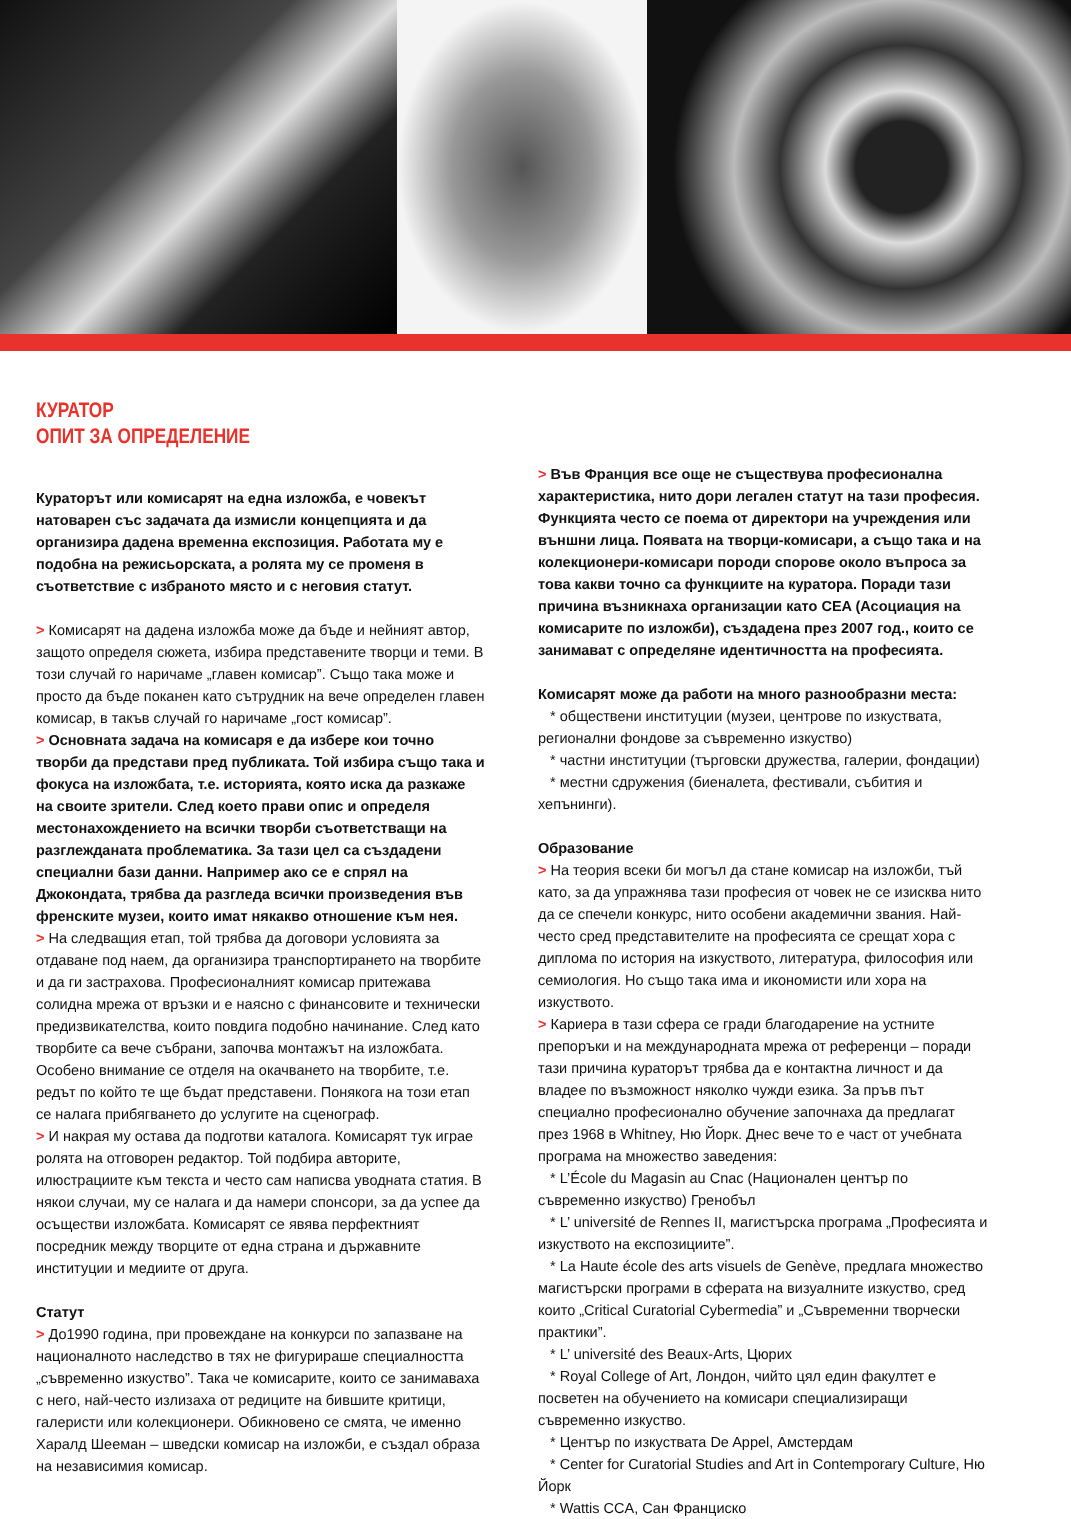КУРАТОР
ОПИТ ЗА ОПРЕДЕЛЕНИЕ
Кураторът или комисарят на една изложба, е човекът натоварен със задачата да измисли концепцията и да организира дадена временна експозиция. Работата му е подобна на режисьорската, а ролята му се променя в съответствие с избраното място и с неговия статут.
> Комисарят на дадена изложба може да бъде и нейният автор, защото определя сюжета, избира представените творци и теми. В този случай го наричаме „главен комисар”. Също така може и просто да бъде поканен като сътрудник на вече определен главен комисар, в такъв случай го наричаме „гост комисар”.
> Основната задача на комисаря е да избере кои точно творби да представи пред публиката. Той избира също така и фокуса на изложбата, т.е. историята, която иска да разкаже на своите зрители. След което прави опис и определя местонахождението на всички творби съответстващи на разглежданата проблематика. За тази цел са създадени специални бази данни. Например ако се е спрял на Джокондата, трябва да разгледа всички произведения във френските музеи, които имат някакво отношение към нея.
> На следващия етап, той трябва да договори условията за отдаване под наем, да организира транспортирането на творбите и да ги застрахова. Професионалният комисар притежава солидна мрежа от връзки и е наясно с финансовите и технически предизвикателства, които повдига подобно начинание. След като творбите са вече събрани, започва монтажът на изложбата. Особено внимание се отделя на окачването на творбите, т.е. редът по който те ще бъдат представени. Понякога на този етап се налага прибягването до услугите на сценограф.
> И накрая му остава да подготви каталога. Комисарят тук играе ролята на отговорен редактор. Той подбира авторите, илюстрациите към текста и често сам написва уводната статия. В някои случаи, му се налага и да намери спонсори, за да успее да осъществи изложбата. Комисарят се явява перфектният посредник между творците от една страна и държавните институции и медиите от друга.
Статут
> До1990 година, при провеждане на конкурси по запазване на националното наследство в тях не фигурираше специалността „съвременно изкуство”. Така че комисарите, които се занимаваха с него, най-често излизаха от редиците на бившите критици, галеристи или колекционери. Обикновено се смята, че именно Харалд Шееман – шведски комисар на изложби, е създал образа на независимия комисар.
> Във Франция все още не съществува професионална характеристика, нито дори легален статут на тази професия. Функцията често се поема от директори на учреждения или външни лица. Появата на творци-комисари, а също така и на колекционери-комисари породи спорове около въпроса за това какви точно са функциите на куратора. Поради тази причина възникнаха организации като CEA (Асоциация на комисарите по изложби), създадена през 2007 год., които се занимават с определяне идентичността на професията.
Комисарят може да работи на много разнообразни места:
* обществени институции (музеи, центрове по изкуствата, регионални фондове за съвременно изкуство)
* частни институции (търговски дружества, галерии, фондации)
* местни сдружения (биеналета, фестивали, събития и хепънинги).
Образование
> На теория всеки би могъл да стане комисар на изложби, тъй като, за да упражнява тази професия от човек не се изисква нито да се спечели конкурс, нито особени академични звания. Най-често сред представителите на професията се срещат хора с диплома по история на изкуството, литература, философия или семиология. Но също така има и икономисти или хора на изкуството.
> Кариера в тази сфера се гради благодарение на устните препоръки и на международната мрежа от референци – поради тази причина кураторът трябва да е контактна личност и да владее по възможност няколко чужди езика. За пръв път специално професионално обучение започнаха да предлагат през 1968 в Whitney, Ню Йорк. Днес вече то е част от учебната програма на множество заведения:
* L’École du Magasin au Cnac (Национален център по съвременно изкуство) Гренобъл
* L’ université de Rennes II, магистърска програма „Професията и изкуството на експозициите”.
* La Haute école des arts visuels de Genève, предлага множество магистърски програми в сферата на визуалните изкуство, сред които „Critical Curatorial Cybermedia” и „Съвременни творчески практики”.
* L’ université des Beaux-Arts, Цюрих
* Royal College of Art, Лондон, чийто цял един факултет е посветен на обучението на комисари специализиращи съвременно изкуство.
* Център по изкуствата De Appel, Амстердам
* Center for Curatorial Studies and Art in Contemporary Culture, Ню Йорк
* Wattis CCA, Сан Франциско